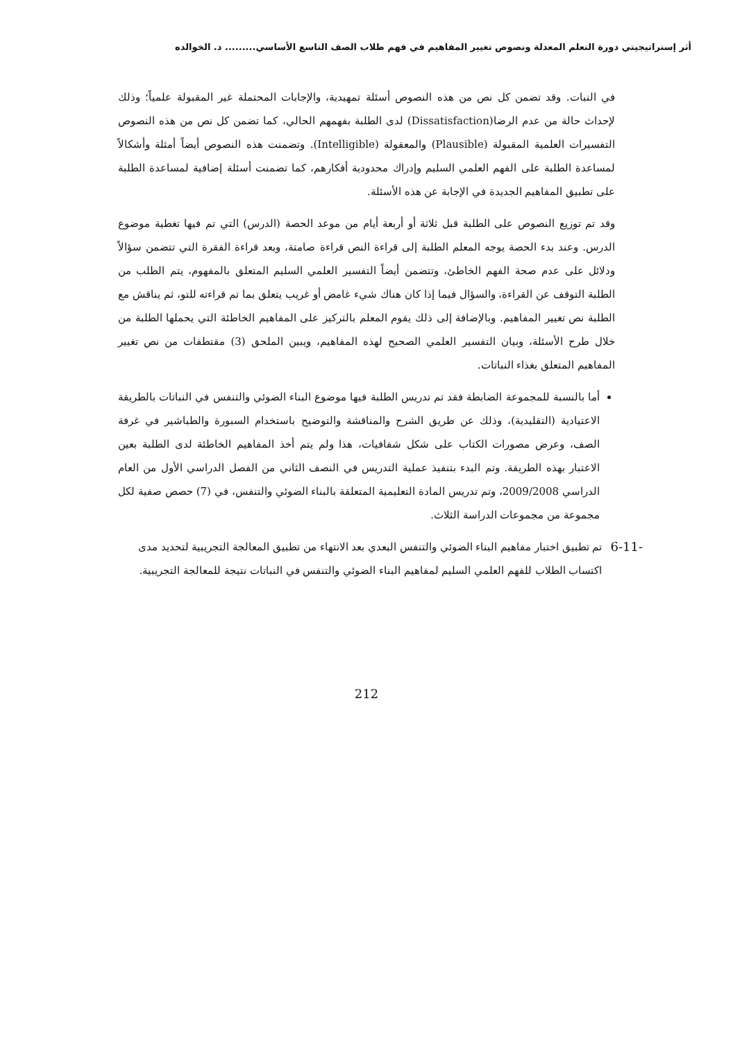أثر إستراتيجيتي دورة التعلم المعدلة ونصوص تغيير المفاهيم في فهم طلاب الصف التاسع الأساسي......... د. الخوالده
في النبات. وقد تضمن كل نص من هذه النصوص أسئلة تمهيدية، والإجابات المحتملة غير المقبولة علمياً؛ وذلك لإحداث حالة من عدم الرضا(Dissatisfaction) لدى الطلبة بفهمهم الحالي، كما تضمن كل نص من هذه النصوص التفسيرات العلمية المقبولة (Plausible) والمعقولة (Intelligible). وتضمنت هذه النصوص أيضاً أمثلة وأشكالاً لمساعدة الطلبة على الفهم العلمي السليم وإدراك محدودية أفكارهم، كما تضمنت أسئلة إضافية لمساعدة الطلبة على تطبيق المفاهيم الجديدة في الإجابة عن هذه الأسئلة.
وقد تم توزيع النصوص على الطلبة قبل ثلاثة أو أربعة أيام من موعد الحصة (الدرس) التي تم فيها تغطية موضوع الدرس. وعند بدء الحصة يوجه المعلم الطلبة إلى قراءة النص قراءة صامتة، وبعد قراءة الفقرة التي تتضمن سؤالاً ودلائل على عدم صحة الفهم الخاطئ، وتتضمن أيضاً التفسير العلمي السليم المتعلق بالمفهوم، يتم الطلب من الطلبة التوقف عن القراءة، والسؤال فيما إذا كان هناك شيء غامض أو غريب يتعلق بما تم قراءته للتو، ثم يناقش مع الطلبة نص تغيير المفاهيم. وبالإضافة إلى ذلك يقوم المعلم بالتركيز على المفاهيم الخاطئة التي يحملها الطلبة من خلال طرح الأسئلة، وبيان التفسير العلمي الصحيح لهذه المفاهيم، ويبين الملحق (3) مقتطفات من نص تغيير المفاهيم المتعلق بغذاء النباتات.
أما بالنسبة للمجموعة الضابطة فقد تم تدريس الطلبة فيها موضوع البناء الضوئي والتنفس في النباتات بالطريقة الاعتيادية (التقليدية)، وذلك عن طريق الشرح والمناقشة والتوضيح باستخدام السبورة والطباشير في غرفة الصف، وعرض مصورات الكتاب على شكل شفافيات، هذا ولم يتم أخذ المفاهيم الخاطئة لدى الطلبة بعين الاعتبار بهذه الطريقة. وتم البدء بتنفيذ عملية التدريس في النصف الثاني من الفصل الدراسي الأول من العام الدراسي 2009/2008، وتم تدريس المادة التعليمية المتعلقة بالبناء الضوئي والتنفس، في (7) حصص صفية لكل مجموعة من مجموعات الدراسة الثلاث.
-6-11
تم تطبيق اختبار مفاهيم البناء الضوئي والتنفس البعدي بعد الانتهاء من تطبيق المعالجة التجريبية لتحديد مدى اكتساب الطلاب للفهم العلمي السليم لمفاهيم البناء الضوئي والتنفس في النباتات نتيجة للمعالجة التجريبية.
212